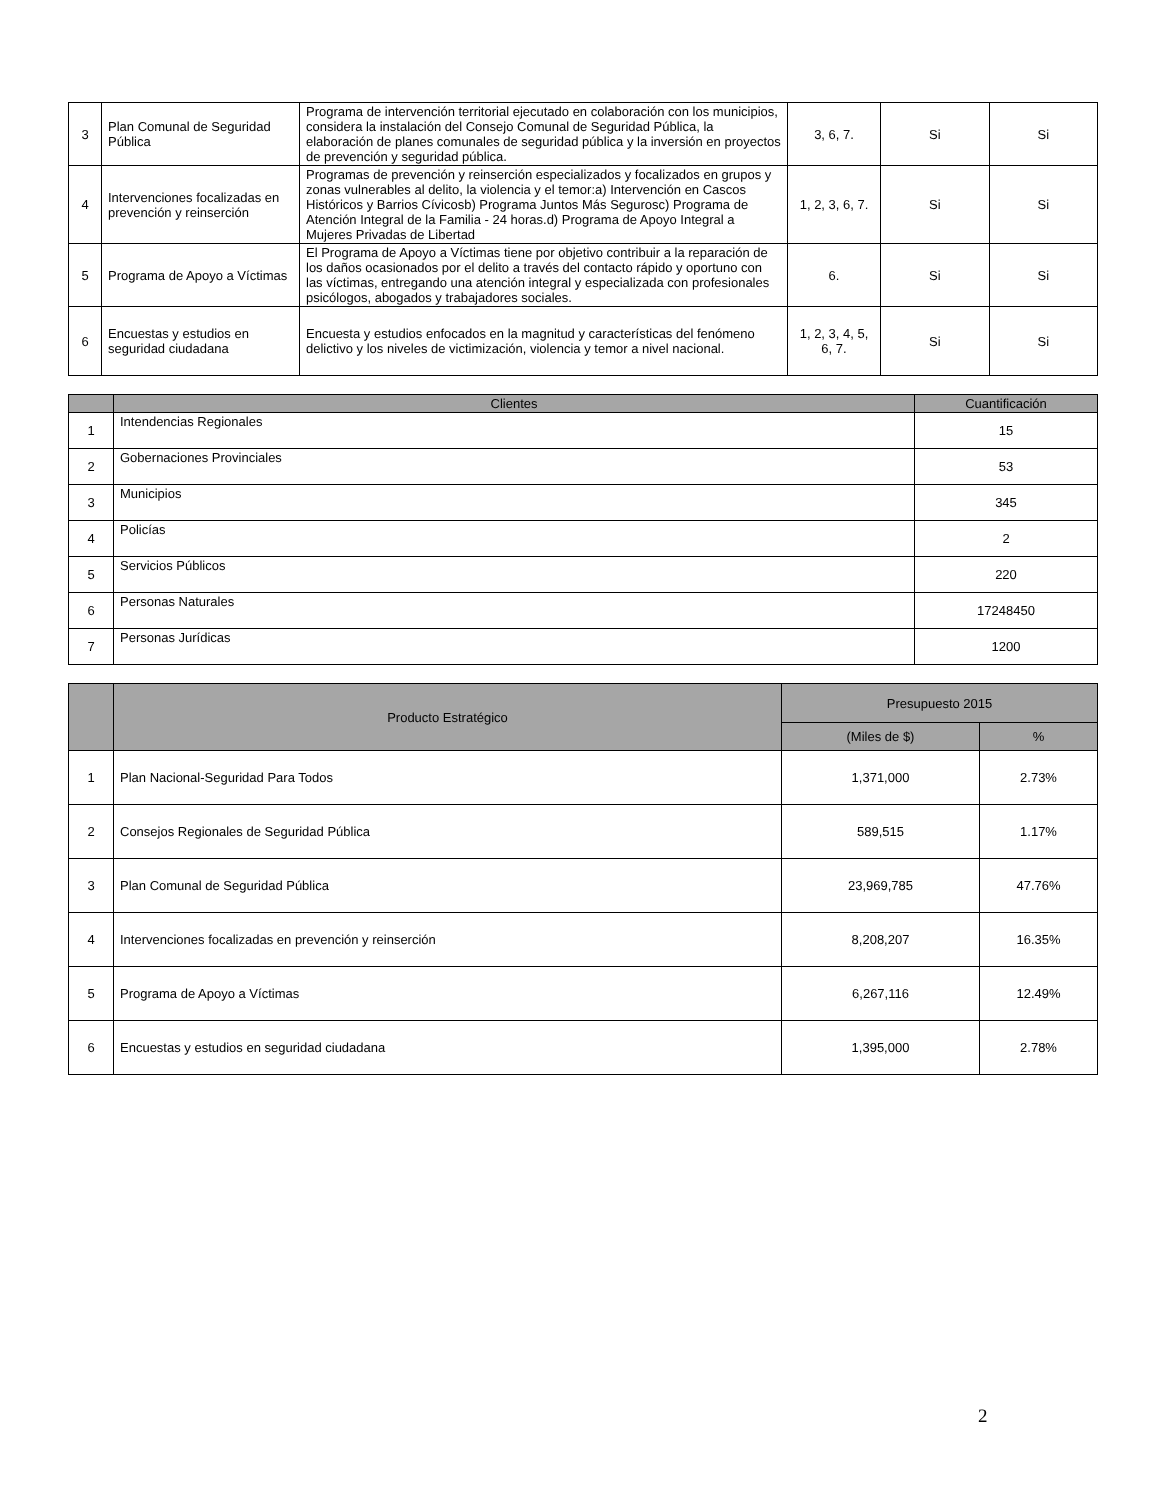| 3 | Plan Comunal de Seguridad Pública | Programa de intervención territorial ejecutado en colaboración con los municipios, considera la instalación del Consejo Comunal de Seguridad Pública, la elaboración de planes comunales de seguridad pública y la inversión en proyectos de prevención y seguridad pública. | 3, 6, 7. | Si | Si |
| 4 | Intervenciones focalizadas en prevención y reinserción | Programas de prevención y reinserción especializados y focalizados en grupos y zonas vulnerables al delito, la violencia y el temor:a) Intervención en Cascos Históricos y Barrios Cívicosb) Programa Juntos Más Segurosc) Programa de Atención Integral de la Familia - 24 horas.d) Programa de Apoyo Integral a Mujeres Privadas de Libertad | 1, 2, 3, 6, 7. | Si | Si |
| 5 | Programa de Apoyo a Víctimas | El Programa de Apoyo a Víctimas tiene por objetivo contribuir a la reparación de los daños ocasionados por el delito a través del contacto rápido y oportuno con las víctimas, entregando una atención integral y especializada con profesionales psicólogos, abogados y trabajadores sociales. | 6. | Si | Si |
| 6 | Encuestas y estudios en seguridad ciudadana | Encuesta y estudios enfocados en la magnitud y características del fenómeno delictivo y los niveles de victimización, violencia y temor a nivel nacional. | 1, 2, 3, 4, 5, 6, 7. | Si | Si |
| | Clientes | Cuantificación |
| --- | --- | --- |
| 1 | Intendencias Regionales | 15 |
| 2 | Gobernaciones Provinciales | 53 |
| 3 | Municipios | 345 |
| 4 | Policías | 2 |
| 5 | Servicios Públicos | 220 |
| 6 | Personas Naturales | 17248450 |
| 7 | Personas Jurídicas | 1200 |
| | Producto Estratégico | Presupuesto 2015 | |
| --- | --- | --- | --- |
| | | (Miles de $) | % |
| 1 | Plan Nacional-Seguridad Para Todos | 1,371,000 | 2.73% |
| 2 | Consejos Regionales de Seguridad Pública | 589,515 | 1.17% |
| 3 | Plan Comunal de Seguridad Pública | 23,969,785 | 47.76% |
| 4 | Intervenciones focalizadas en prevención y reinserción | 8,208,207 | 16.35% |
| 5 | Programa de Apoyo a Víctimas | 6,267,116 | 12.49% |
| 6 | Encuestas y estudios en seguridad ciudadana | 1,395,000 | 2.78% |
2